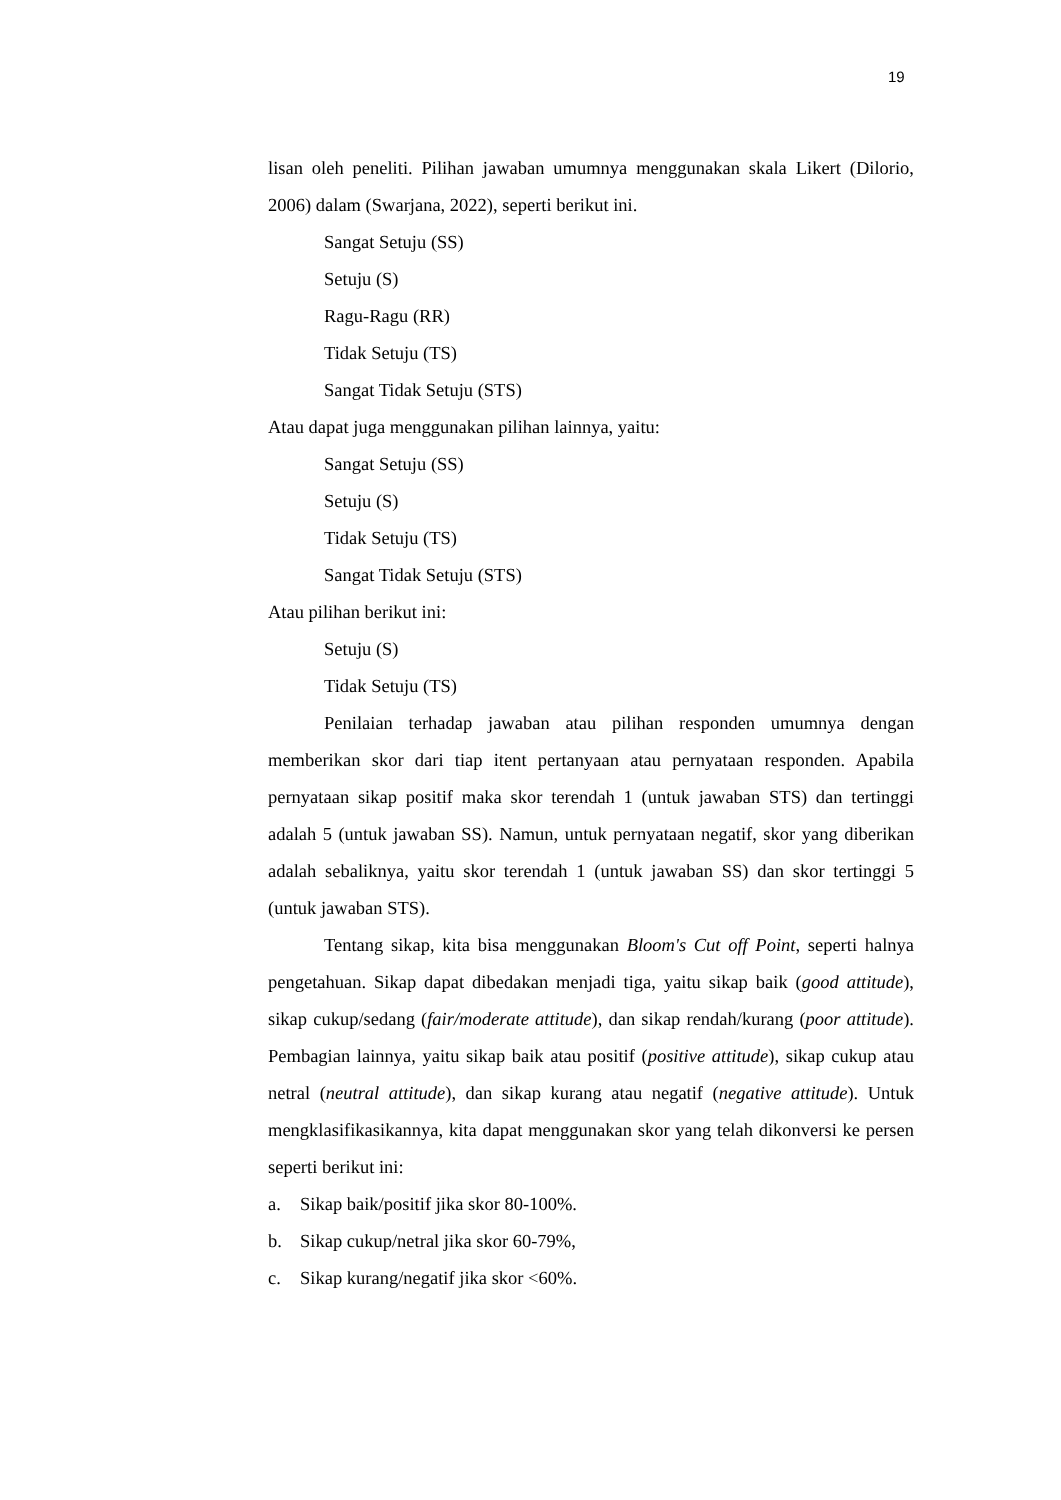19
lisan oleh peneliti. Pilihan jawaban umumnya menggunakan skala Likert (Dilorio, 2006) dalam (Swarjana, 2022), seperti berikut ini.
Sangat Setuju (SS)
Setuju (S)
Ragu-Ragu (RR)
Tidak Setuju (TS)
Sangat Tidak Setuju (STS)
Atau dapat juga menggunakan pilihan lainnya, yaitu:
Sangat Setuju (SS)
Setuju (S)
Tidak Setuju (TS)
Sangat Tidak Setuju (STS)
Atau pilihan berikut ini:
Setuju (S)
Tidak Setuju (TS)
Penilaian terhadap jawaban atau pilihan responden umumnya dengan memberikan skor dari tiap itent pertanyaan atau pernyataan responden. Apabila pernyataan sikap positif maka skor terendah 1 (untuk jawaban STS) dan tertinggi adalah 5 (untuk jawaban SS). Namun, untuk pernyataan negatif, skor yang diberikan adalah sebaliknya, yaitu skor terendah 1 (untuk jawaban SS) dan skor tertinggi 5 (untuk jawaban STS).
Tentang sikap, kita bisa menggunakan Bloom's Cut off Point, seperti halnya pengetahuan. Sikap dapat dibedakan menjadi tiga, yaitu sikap baik (good attitude), sikap cukup/sedang (fair/moderate attitude), dan sikap rendah/kurang (poor attitude). Pembagian lainnya, yaitu sikap baik atau positif (positive attitude), sikap cukup atau netral (neutral attitude), dan sikap kurang atau negatif (negative attitude). Untuk mengklasifikasikannya, kita dapat menggunakan skor yang telah dikonversi ke persen seperti berikut ini:
a. Sikap baik/positif jika skor 80-100%.
b. Sikap cukup/netral jika skor 60-79%,
c. Sikap kurang/negatif jika skor <60%.